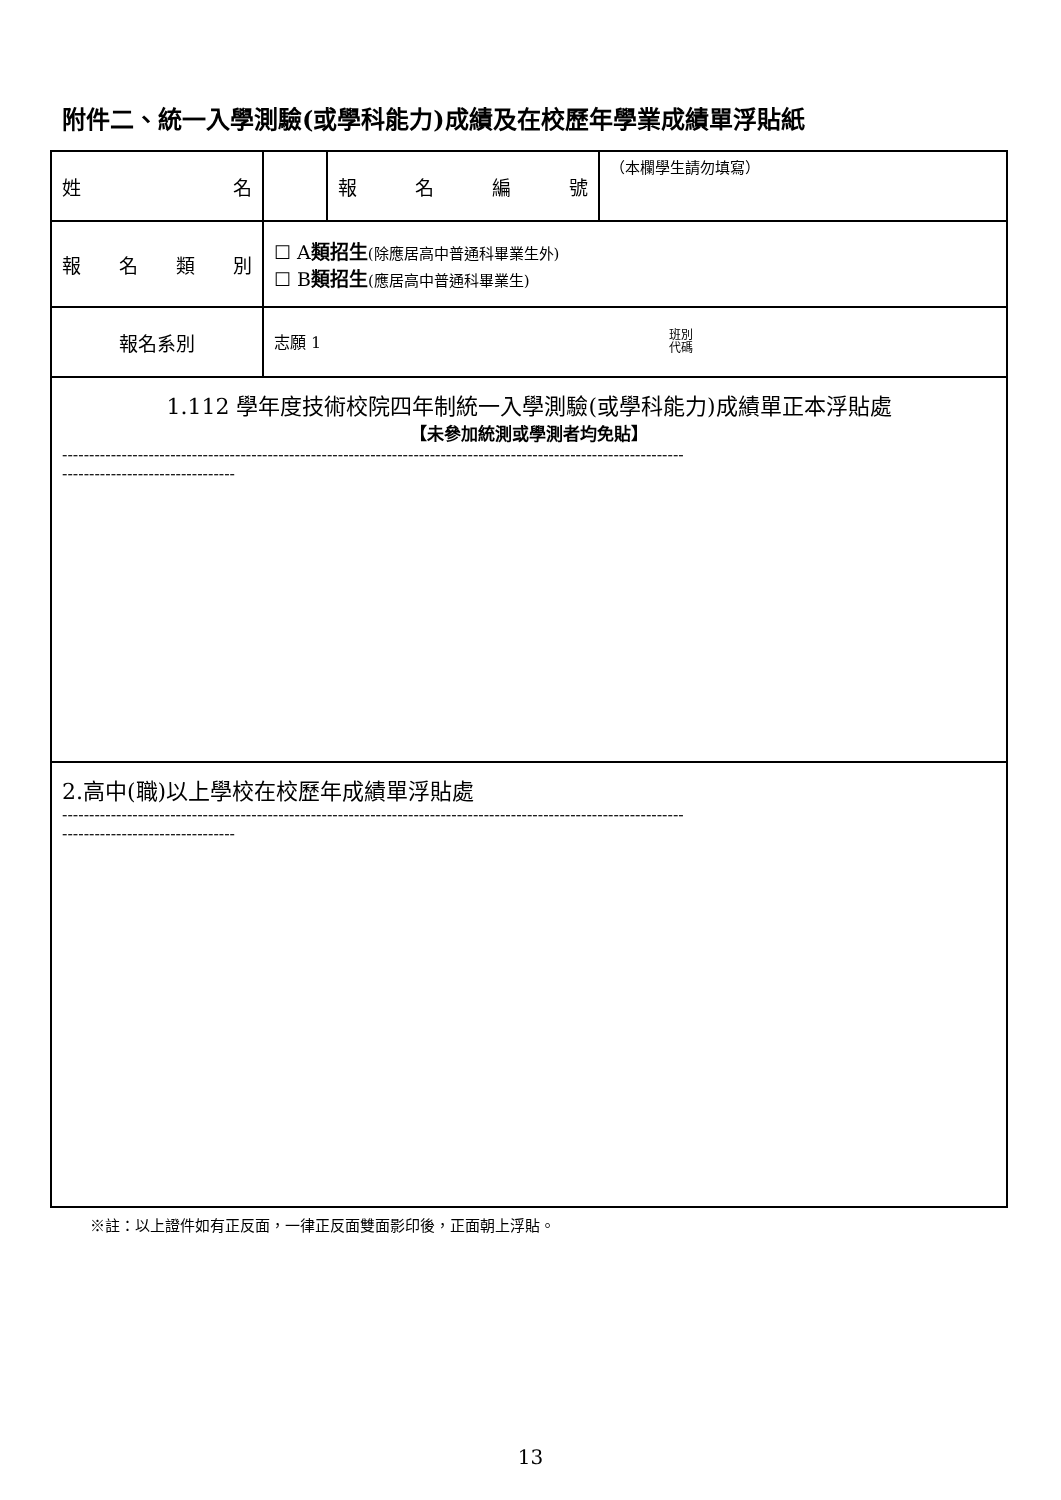附件二、統一入學測驗(或學科能力)成績及在校歷年學業成績單浮貼紙
| 姓 名 | | 報 名 編 號 | （本欄學生請勿填寫） |
| 報 名 類 別 | ☐ A 類招生 (除應居高中普通科畢業生外) ☐ B 類招生 (應居高中普通科畢業生) | | |
| 報名系別 | 志願 1 班別 代碼 | | |
| 1.112 學年度技術校院四年制統一入學測驗(或學科能力)成績單正本浮貼處 【未參加統測或學測者均免貼】 ------------------------------------------------------------------------------------------------------------------- -------------------------------- | | | |
| 2.高中(職)以上學校在校歷年成績單浮貼處 ------------------------------------------------------------------------------------------------------------------- -------------------------------- | | | |
※註：以上證件如有正反面，一律正反面雙面影印後，正面朝上浮貼。
13